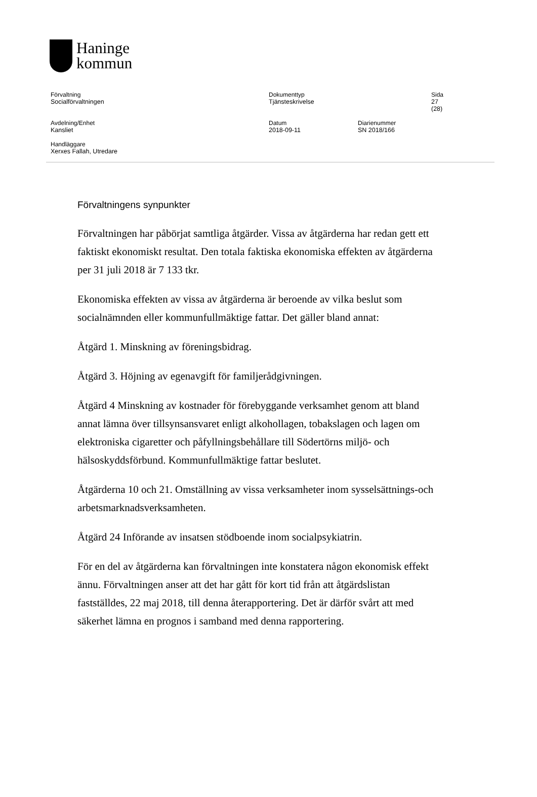Haninge
kommun
Förvaltning
Socialförvaltningen
Dokumenttyp
Tjänsteskrivelse
Sida
27 (28)
Avdelning/Enhet
Kansliet
Datum
2018-09-11
Diarienummer
SN 2018/166
Handläggare
Xerxes Fallah, Utredare
Förvaltningens synpunkter
Förvaltningen har påbörjat samtliga åtgärder. Vissa av åtgärderna har redan gett ett faktiskt ekonomiskt resultat. Den totala faktiska ekonomiska effekten av åtgärderna per 31 juli 2018 är 7 133 tkr.
Ekonomiska effekten av vissa av åtgärderna är beroende av vilka beslut som socialnämnden eller kommunfullmäktige fattar. Det gäller bland annat:
Åtgärd 1. Minskning av föreningsbidrag.
Åtgärd 3. Höjning av egenavgift för familjerådgivningen.
Åtgärd 4 Minskning av kostnader för förebyggande verksamhet genom att bland annat lämna över tillsynsansvaret enligt alkohollagen, tobakslagen och lagen om elektroniska cigaretter och påfyllningsbehållare till Södertörns miljö- och hälsoskyddsförbund. Kommunfullmäktige fattar beslutet.
Åtgärderna 10 och 21. Omställning av vissa verksamheter inom sysselsättnings-och arbetsmarknadsverksamheten.
Åtgärd 24 Införande av insatsen stödboende inom socialpsykiatrin.
För en del av åtgärderna kan förvaltningen inte konstatera någon ekonomisk effekt ännu. Förvaltningen anser att det har gått för kort tid från att åtgärdslistan fastställdes, 22 maj 2018, till denna återapportering. Det är därför svårt att med säkerhet lämna en prognos i samband med denna rapportering.